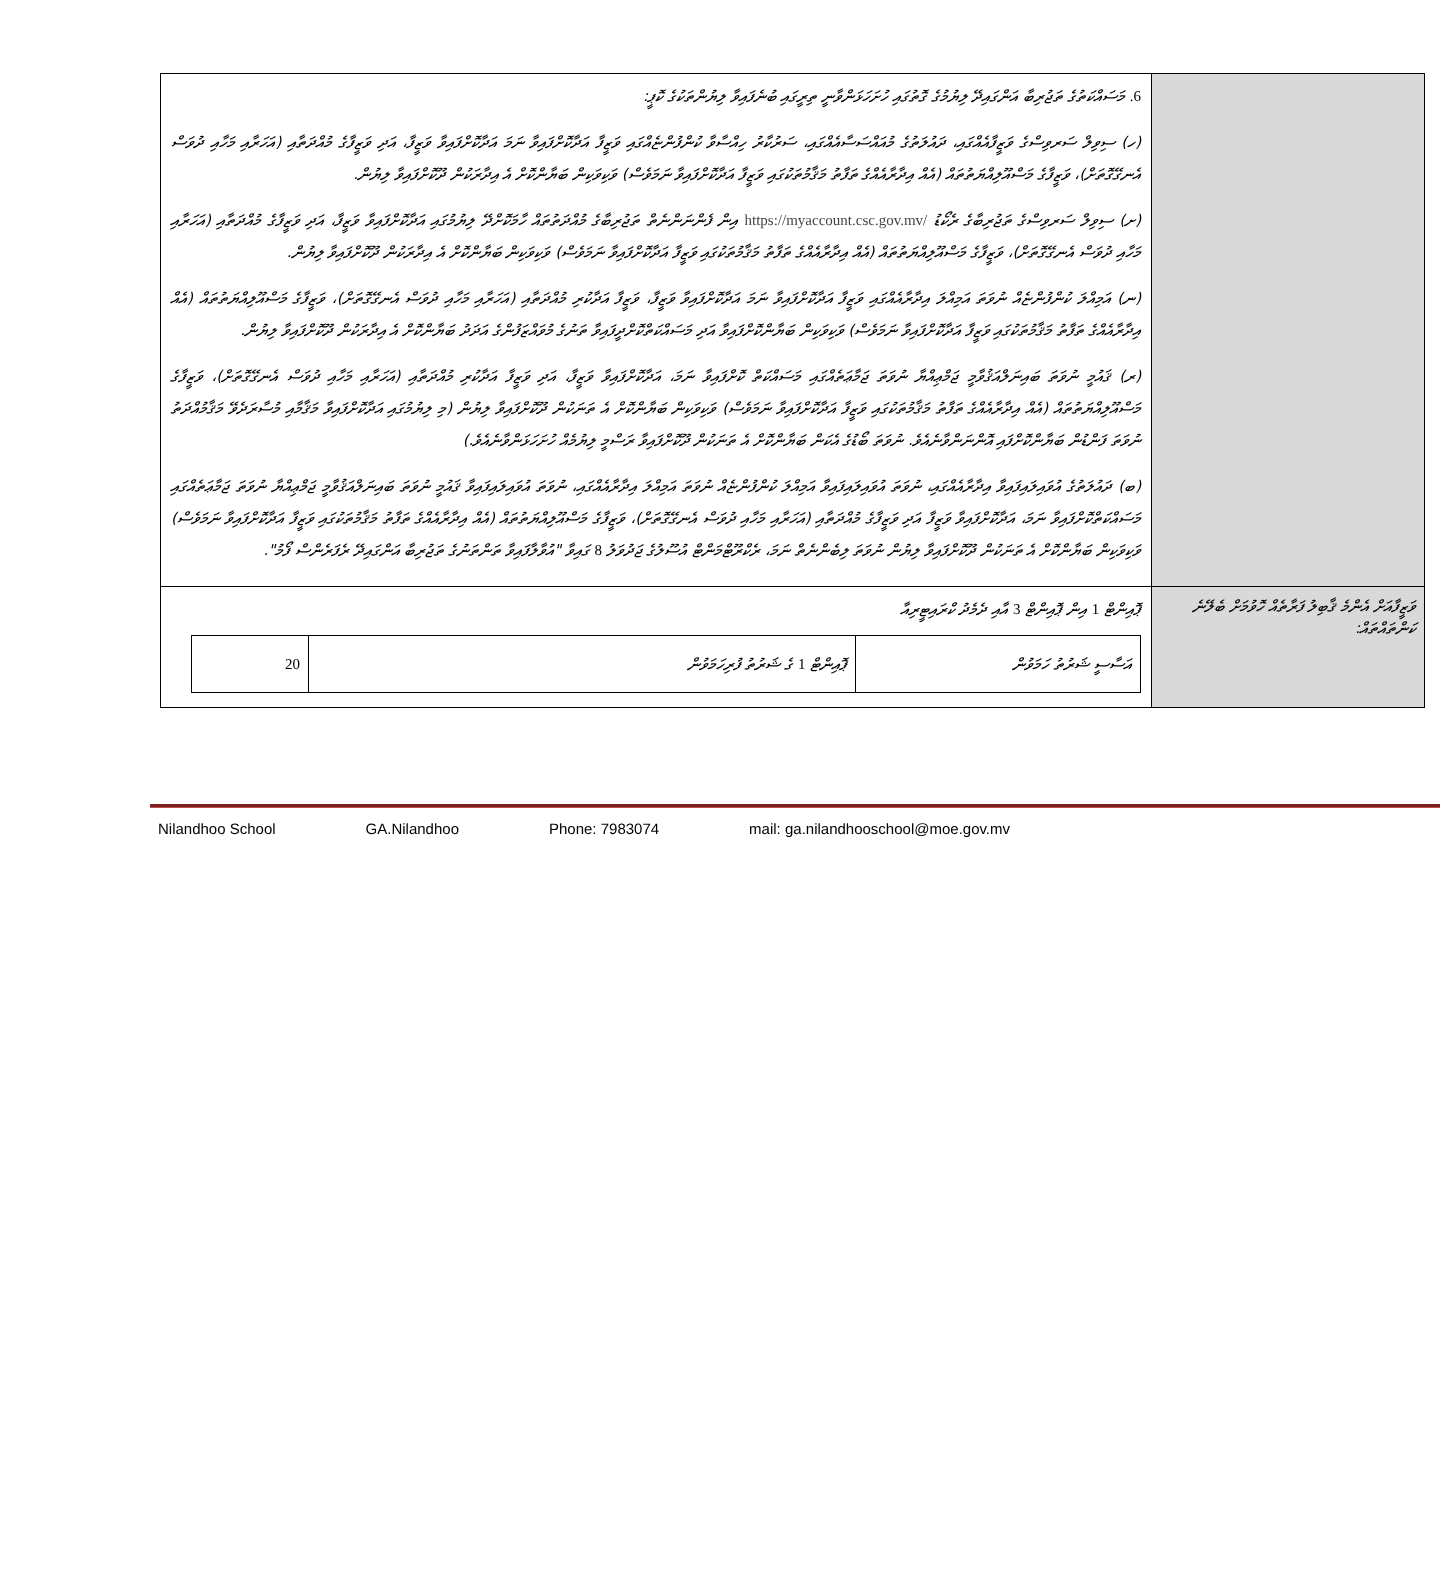| | 6. މަސައްކަތުގެ ތަޖުރިބާ އަންގައިދޭ ލިޔުމުގެ ގޮތުގައި ހުށަހަޅަންވާނީ ތިރީގައި ބުނެފައިވާ ލިޔުންތަކުގެ ކޮޕީ: (ހ) ސިވިލް ސަރވިސްގެ ވަޒީފާއެއްގައި، ދައުލަތުގެ މުއައްސަސާއެއްގައި، ސަރުކާރު ހިއްސާވާ ކުންފުންޏެއްގައި ވަޒީފާ އަދާކޮށްފައިވާ ނަމަ އަދާކޮށްފައިވާ ވަޒީފާ، އަދި ވަޒީފާގެ މުއްދަތާއި (އަހަރާއި މަހާއި ދުވަސް އެނގޭގޮތަށް)، ވަޒީފާގެ މަސްއޫލިއްޔަތުތައް (އެއް އިދާރާއެއްގެ ތަފާތު މަޤާމުތަކުގައި ވަޒީފާ އަދާކޮށްފައިވާ ނަމަވެސް) ވަކިވަކިން ބަޔާންކޮށް އެ އިދާރަކުން ދޫކޮށްފައިވާ ލިޔުން. (ށ) ސިވިލް ސަރވިސްގެ ތަޖުރިބާގެ ރެކޯޑު https://myaccount.csc.gov.mv/ އިން ފެންނަންނެތް ތަޖުރިބާގެ މުއްދަތުތައް ހާމަކޮށްދޭ ލިޔުމުގައި އަދާކޮށްފައިވާ ވަޒީފާ، އަދި ވަޒީފާގެ މުއްދަތާއި (އަހަރާއި މަހާއި ދުވަސް އެނގޭގޮތަށް)، ވަޒީފާގެ މަސްއޫލިއްޔަތުތައް (އެއް އިދާރާއެއްގެ ތަފާތު މަޤާމުތަކުގައި ވަޒީފާ އަދާކޮށްފައިވާ ނަމަވެސް) ވަކިވަކިން ބަޔާންކޮށް އެ އިދާރަކުން ދޫކޮށްފައިވާ ލިޔުން. (ނ) އަމިއްލަ ކުންފުންޏެއް ނުވަތަ އަމިއްލަ އިދާރާއެއްގައި ވަޒީފާ އަދާކޮށްފައިވާ ނަމަ އަދާކޮށްފައިވާ ވަޒީފާ، ވަޒީފާ އަދާކުރި މުއްދަތާއި (އަހަރާއި މަހާއި ދުވަސް އެނގޭގޮތަށް)، ވަޒީފާގެ މަސްއޫލިއްޔަތުތައް (އެއް އިދާރާއެއްގެ ތަފާތު މަޤާމުތަކުގައި ވަޒީފާ އަދާކޮށްފައިވާ ނަމަވެސް) ވަކިވަކިން ބަޔާންކޮށްފައިވާ އަދި މަސައްކަތްކޮށްދީފައިވާ ތަނުގެ މުވައްޒަފުންގެ އަދަދު ބަޔާންކޮށް އެ އިދާރަކުން ދޫކޮށްފައިވާ ލިޔުން. (ރ) ޤައުމީ ނުވަތަ ބައިނަލްއަޤުވާމީ ޖަމްޢިއްޔާ ނުވަތަ ޖަމާޢަތެއްގައި މަސައްކަތް ކޮށްފައިވާ ނަމަ، އަދާކޮށްފައިވާ ވަޒީފާ، އަދި ވަޒީފާ އަދާކުރި މުއްދަތާއި (އަހަރާއި މަހާއި ދުވަސް އެނގޭގޮތަށް)، ވަޒީފާގެ މަސްއޫލިއްޔަތުތައް (އެއް އިދާރާއެއްގެ ތަފާތު މަޤާމުތަކުގައި ވަޒީފާ އަދާކޮށްފައިވާ ނަމަވެސް) ވަކިވަކިން ބަޔާންކޮށް އެ ތަނަކުން ދޫކޮށްފައިވާ ލިޔުން (މި ލިޔުމުގައި އަދާކޮށްފައިވާ މަޤާމާއި މުސާރަދެވޭ މަޤާމުއްދަތު ނުވަތަ ފަންޑުން ބަޔާންކޮށްފައި އޮންނަންވާނެއެވެ. ނުވަތަ ބޯޑުގެ އެކަން ބަޔާންކޮށް އެ ތަނަކުން ދޫކޮށްފައިވާ ރަސްމީ ލިޔުމެއް ހުށަހަޅަންވާނެއެވެ.) (ބ) ދައުލަތުގެ އުވައިލައިފައިވާ އިދާރާއެއްގައި، ނުވަތަ އުވައިލައިފައިވާ އަމިއްލަ ކުންފުންޏެއް ނުވަތަ އަމިއްލަ އިދާރާއެއްގައި، ނުވަތަ އުވައިލައިފައިވާ ޤައުމީ ނުވަތަ ބައިނަލްއަޤުވާމީ ޖަމްޢިއްޔާ ނުވަތަ ޖަމާޢަތެއްގައި މަސައްކަތްކޮށްފައިވާ ނަމަ، އަދާކޮށްފައިވާ ވަޒީފާ އަދި ވަޒީފާގެ މުއްދަތާއި (އަހަރާއި މަހާއި ދުވަސް އެނގޭގޮތަށް)، ވަޒީފާގެ މަސްއޫލިއްޔަތުތައް (އެއް އިދާރާއެއްގެ ތަފާތު މަޤާމުތަކުގައި ވަޒީފާ އަދާކޮށްފައިވާ ނަމަވެސް) ވަކިވަކިން ބަޔާންކޮށް އެ ތަނަކުން ދޫކޮށްފައިވާ ލިޔުން ނުވަތަ ލިބެންނެތް ނަމަ، ރެކްރޫޓްމަންޓް އުސޫލުގެ ޖަދުވަލު 8 ގައިވާ "އުވާލާފައިވާ ތަންތަނުގެ ތަޖުރިބާ އަންގައިދޭ ރެފަރެންސް ފޯމު". |
| ވަޒީފާއަށް އެންމެ ޤާބިލު ފަރާތެއް ހޮވުމަށް ބެލޭނެ ކަންތައްތައް: | ޕޮއިންޓް 1 އިން ޕޮއިންޓް 3 އާއި ދެމެދު ކްރައިޓީރިއާ / އަސާސީ ޝަރުތު ހަމަވުން / ޕޮއިންޓް 1 ގެ ޝަރުތު ފުރިހަމަވުން / 20 / |
Nilandhoo School GA.Nilandhoo Phone: 7983074 mail: ga.nilandhooschool@moe.gov.mv